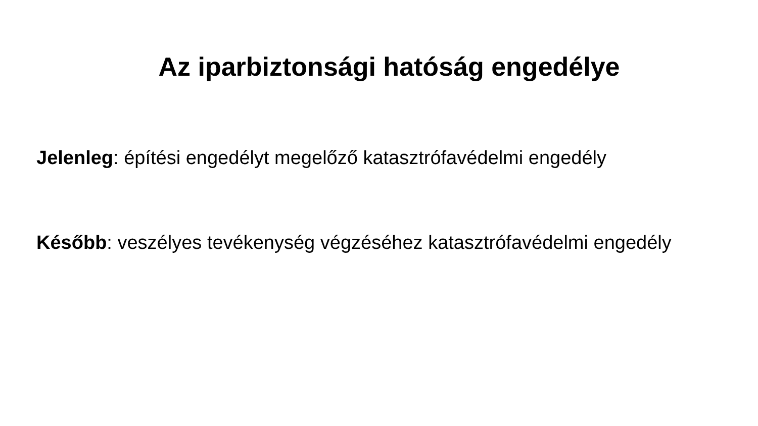Az iparbiztonsági hatóság engedélye
Jelenleg: építési engedélyt megelőző katasztrófavédelmi engedély
Később: veszélyes tevékenység végzéséhez katasztrófavédelmi engedély